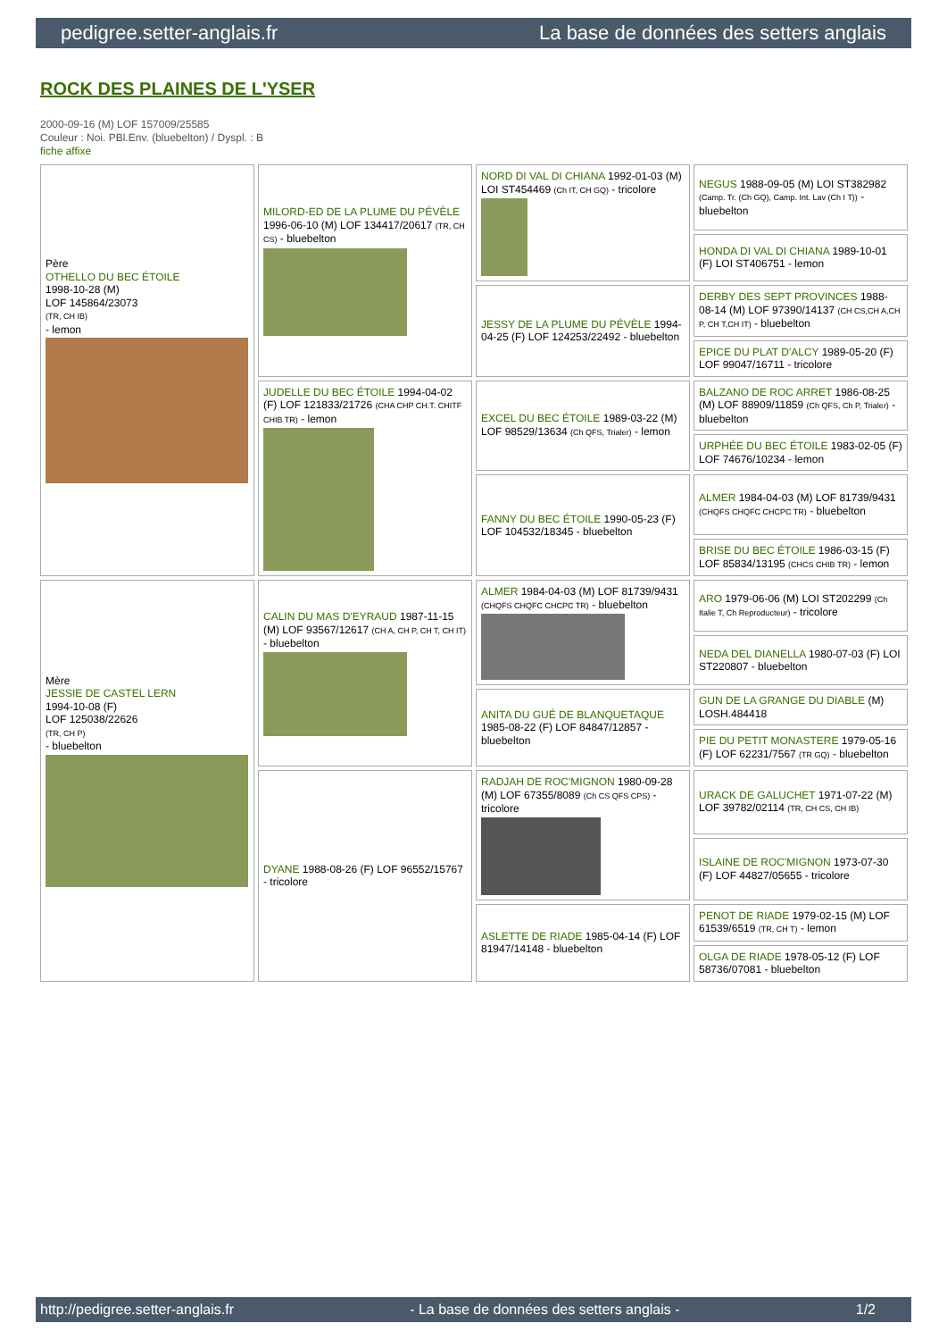pedigree.setter-anglais.fr La base de données des setters anglais
ROCK DES PLAINES DE L'YSER
2000-09-16 (M) LOF 157009/25585
Couleur : Noi. PBl.Env. (bluebelton) / Dyspl. : B
fiche affixe
| Père OTHELLO DU BEC ÉTOILE 1998-10-28 (M) LOF 145864/23073 (TR, CH IB) - lemon | MILORD-ED DE LA PLUME DU PÉVÈLE 1996-06-10 (M) LOF 134417/20617 (TR, CH CS) - bluebelton | NORD DI VAL DI CHIANA 1992-01-03 (M) LOI ST454469 (Ch IT, CH GQ) - tricolore | NEGUS 1988-09-05 (M) LOI ST382982 (Camp. Tr. (Ch GQ), Camp. Int. Lav (Ch I T)) - bluebelton |
| | | | HONDA DI VAL DI CHIANA 1989-10-01 (F) LOI ST406751 - lemon |
| | | JESSY DE LA PLUME DU PÉVÈLE 1994-04-25 (F) LOF 124253/22492 - bluebelton | DERBY DES SEPT PROVINCES 1988-08-14 (M) LOF 97390/14137 (CH CS,CH A,CH P, CH T,CH IT) - bluebelton |
| | | | EPICE DU PLAT D'ALCY 1989-05-20 (F) LOF 99047/16711 - tricolore |
| | JUDELLE DU BEC ÉTOILE 1994-04-02 (F) LOF 121833/21726 (CHA CHP CH.T. CHITF CHIB TR) - lemon | EXCEL DU BEC ÉTOILE 1989-03-22 (M) LOF 98529/13634 (Ch QFS, Trialer) - lemon | BALZANO DE ROC ARRET 1986-08-25 (M) LOF 88909/11859 (Ch QFS, Ch P, Trialer) - bluebelton |
| | | | URPHÉE DU BEC ÉTOILE 1983-02-05 (F) LOF 74676/10234 - lemon |
| | | FANNY DU BEC ÉTOILE 1990-05-23 (F) LOF 104532/18345 - bluebelton | ALMER 1984-04-03 (M) LOF 81739/9431 (CHQFS CHQFC CHCPC TR) - bluebelton |
| | | | BRISE DU BEC ÉTOILE 1986-03-15 (F) LOF 85834/13195 (CHCS CHIB TR) - lemon |
| Mère JESSIE DE CASTEL LERN 1994-10-08 (F) LOF 125038/22626 (TR, CH P) - bluebelton | CALIN DU MAS D'EYRAUD 1987-11-15 (M) LOF 93567/12617 (CH A, CH P, CH T, CH IT) - bluebelton | ALMER 1984-04-03 (M) LOF 81739/9431 (CHQFS CHQFC CHCPC TR) - bluebelton | ARO 1979-06-06 (M) LOI ST202299 (Ch Italie T, Ch Reproducteur) - tricolore |
| | | | NEDA DEL DIANELLA 1980-07-03 (F) LOI ST220807 - bluebelton |
| | | ANITA DU GUÉ DE BLANQUETAQUE 1985-08-22 (F) LOF 84847/12857 - bluebelton | GUN DE LA GRANGE DU DIABLE (M) LOSH.484418 |
| | | | PIE DU PETIT MONASTERE 1979-05-16 (F) LOF 62231/7567 (TR GQ) - bluebelton |
| | DYANE 1988-08-26 (F) LOF 96552/15767 - tricolore | RADJAH DE ROC'MIGNON 1980-09-28 (M) LOF 67355/8089 (Ch CS QFS CPS) - tricolore | URACK DE GALUCHET 1971-07-22 (M) LOF 39782/02114 (TR, CH CS, CH IB) |
| | | | ISLAINE DE ROC'MIGNON 1973-07-30 (F) LOF 44827/05655 - tricolore |
| | | ASLETTE DE RIADE 1985-04-14 (F) LOF 81947/14148 - bluebelton | PENOT DE RIADE 1979-02-15 (M) LOF 61539/6519 (TR, CH T) - lemon |
| | | | OLGA DE RIADE 1978-05-12 (F) LOF 58736/07081 - bluebelton |
http://pedigree.setter-anglais.fr - La base de données des setters anglais - 1/2